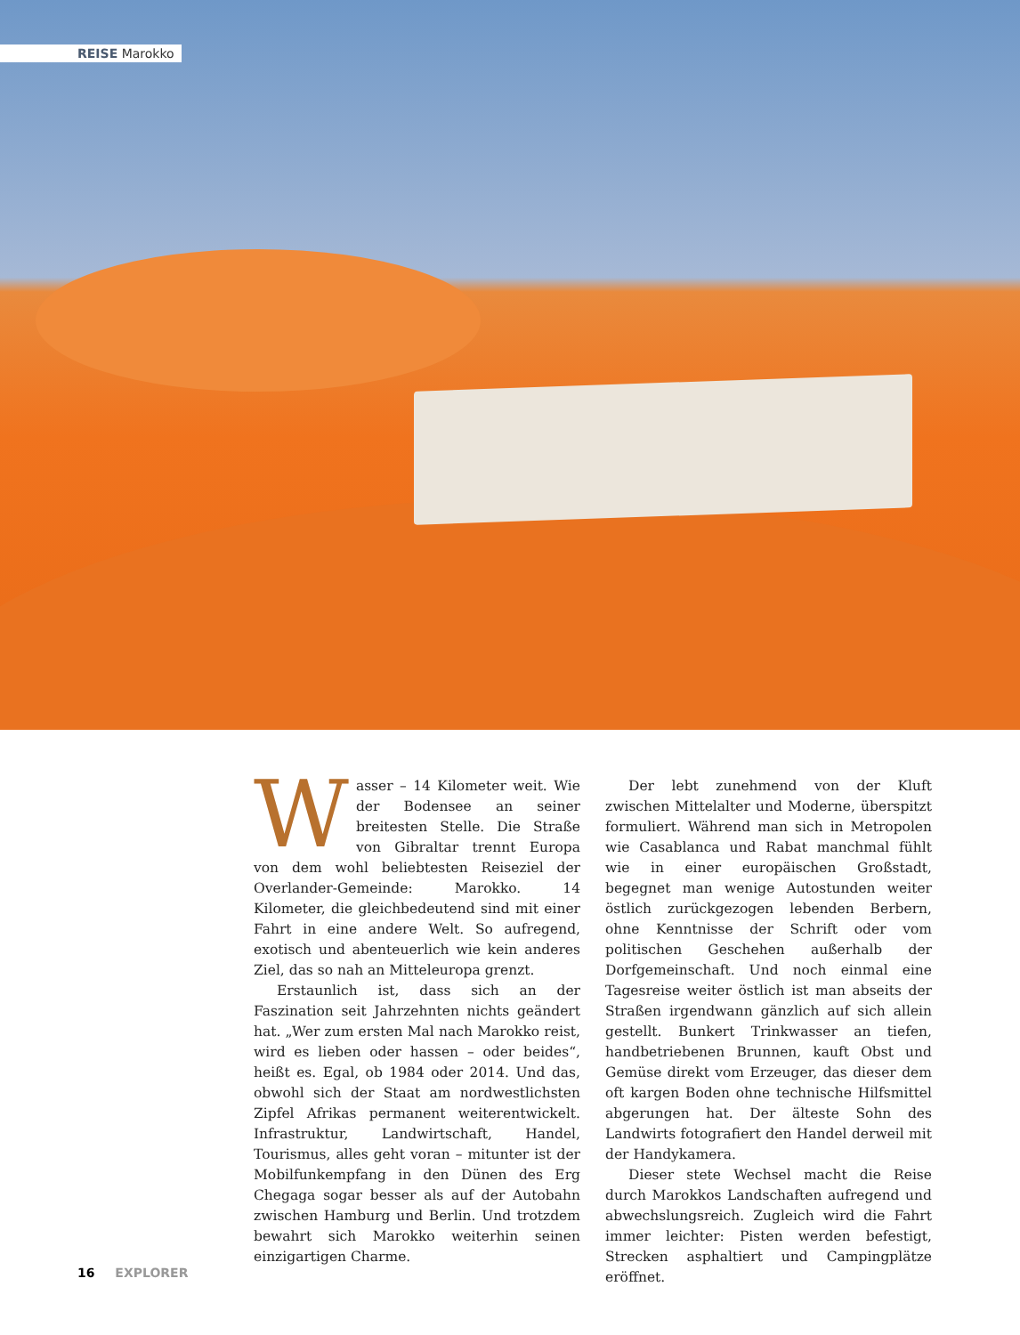REISE Marokko
Wasser – 14 Kilometer weit. Wie der Bodensee an seiner breitesten Stelle. Die Straße von Gibraltar trennt Europa von dem wohl beliebtesten Reiseziel der Overlander-Gemeinde: Marokko. 14 Kilometer, die gleichbedeutend sind mit einer Fahrt in eine andere Welt. So aufregend, exotisch und abenteuerlich wie kein anderes Ziel, das so nah an Mitteleuropa grenzt.
Erstaunlich ist, dass sich an der Faszination seit Jahrzehnten nichts geändert hat. „Wer zum ersten Mal nach Marokko reist, wird es lieben oder hassen – oder beides“, heißt es. Egal, ob 1984 oder 2014. Und das, obwohl sich der Staat am nordwestlichsten Zipfel Afrikas permanent weiterentwickelt. Infrastruktur, Landwirtschaft, Handel, Tourismus, alles geht voran – mitunter ist der Mobilfunkempfang in den Dünen des Erg Chegaga sogar besser als auf der Autobahn zwischen Hamburg und Berlin. Und trotzdem bewahrt sich Marokko weiterhin seinen einzigartigen Charme.
Der lebt zunehmend von der Kluft zwischen Mittelalter und Moderne, überspitzt formuliert. Während man sich in Metropolen wie Casablanca und Rabat manchmal fühlt wie in einer europäischen Großstadt, begegnet man wenige Autostunden weiter östlich zurückgezogen lebenden Berbern, ohne Kenntnisse der Schrift oder vom politischen Geschehen außerhalb der Dorfgemeinschaft. Und noch einmal eine Tagesreise weiter östlich ist man abseits der Straßen irgendwann gänzlich auf sich allein gestellt. Bunkert Trinkwasser an tiefen, handbetriebenen Brunnen, kauft Obst und Gemüse direkt vom Erzeuger, das dieser dem oft kargen Boden ohne technische Hilfsmittel abgerungen hat. Der älteste Sohn des Landwirts fotografiert den Handel derweil mit der Handykamera.
Dieser stete Wechsel macht die Reise durch Marokkos Landschaften aufregend und abwechslungsreich. Zugleich wird die Fahrt immer leichter: Pisten werden befestigt, Strecken asphaltiert und Campingplätze eröffnet.
16 EXPLORER